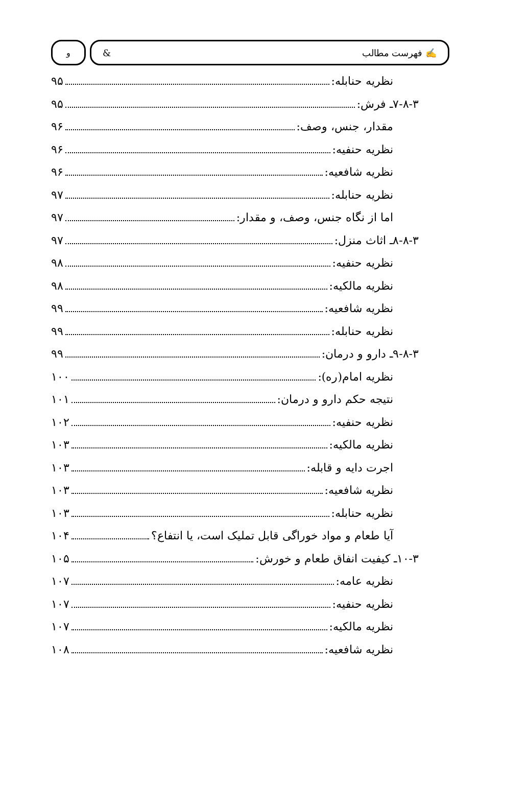✍ فهرست مطالب & و
نظریه حنابله: ۹۵
۷-۸-۳ـ فرش: ۹۵
مقدار، جنس، وصف: ۹۶
نظریه حنفیه: ۹۶
نظریه شافعیه: ۹۶
نظریه حنابله: ۹۷
اما از نگاه جنس، وصف، و مقدار: ۹۷
۸-۸-۳ـ اثاث منزل: ۹۷
نظریه حنفیه: ۹۸
نظریه مالکیه: ۹۸
نظریه شافعیه: ۹۹
نظریه حنابله: ۹۹
۹-۸-۳ـ دارو و درمان: ۹۹
نظریه امام(ره): ۱۰۰
نتیجه حکم دارو و درمان: ۱۰۱
نظریه حنفیه: ۱۰۲
نظریه مالکیه: ۱۰۳
اجرت دایه و قابله: ۱۰۳
نظریه شافعیه: ۱۰۳
نظریه حنابله: ۱۰۳
آیا طعام و مواد خوراگی قابل تملیک است، یا انتفاع؟ ۱۰۴
۱۰-۳ـ کیفیت انفاق طعام و خورش: ۱۰۵
نظریه عامه: ۱۰۷
نظریه حنفیه: ۱۰۷
نظریه مالکیه: ۱۰۷
نظریه شافعیه: ۱۰۸